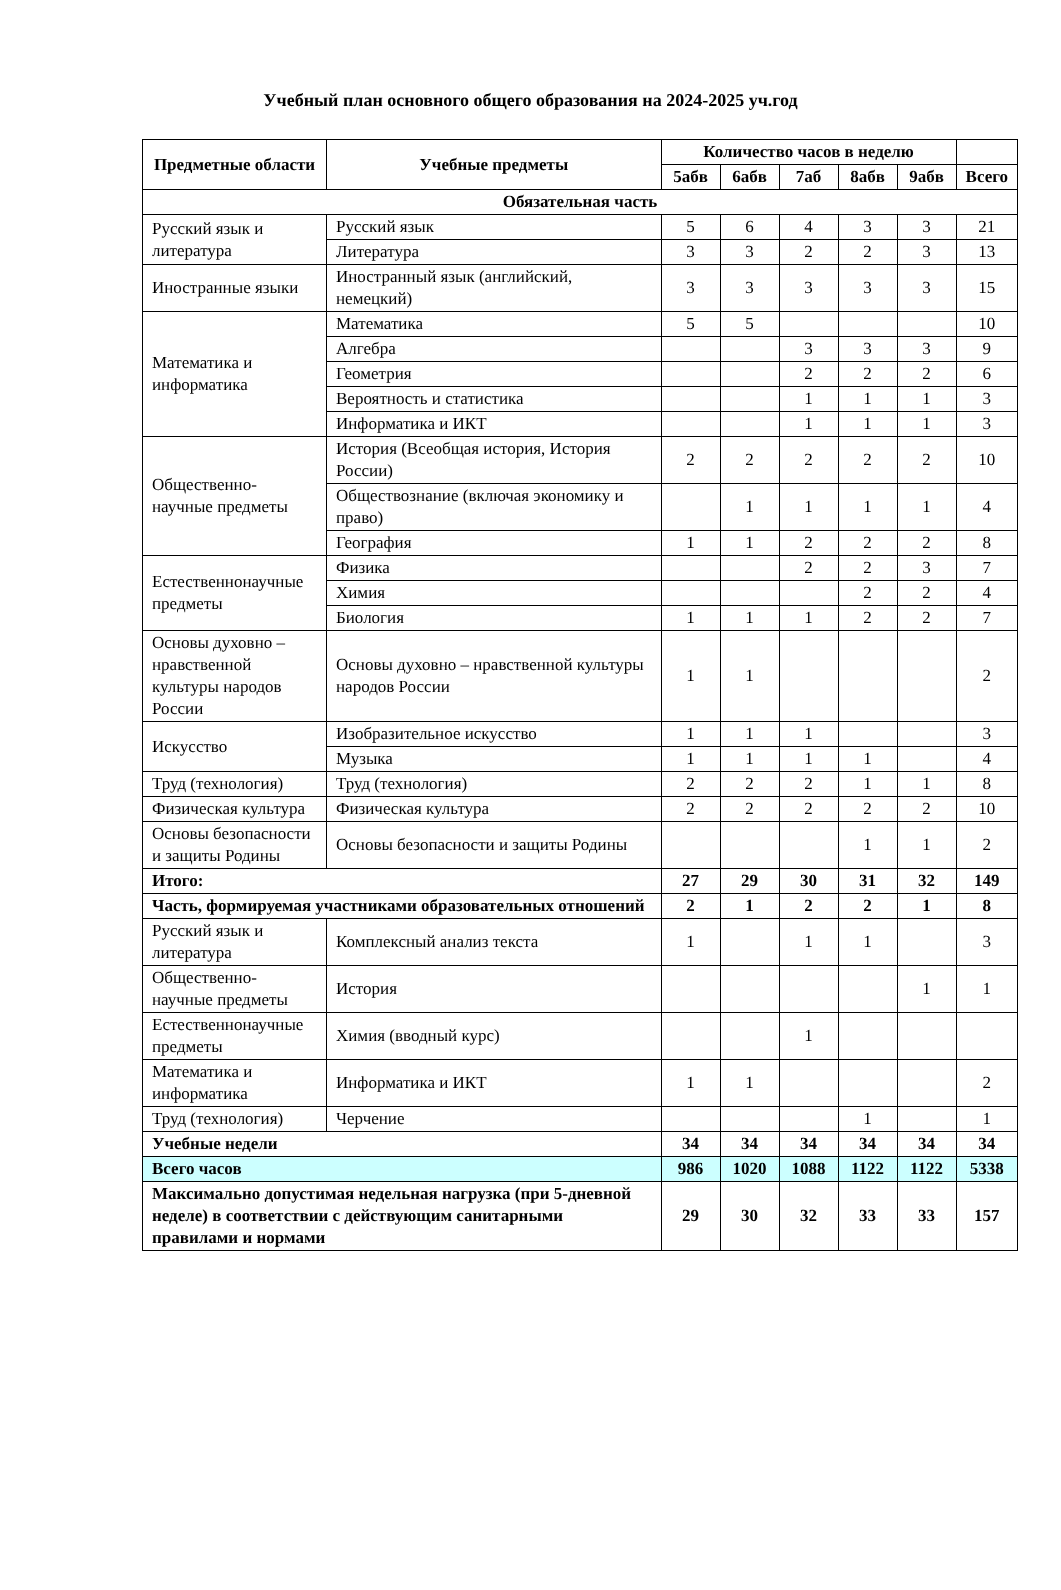Учебный план основного общего образования на 2024-2025 уч.год
| Предметные области | Учебные предметы | Количество часов в неделю | | | | | |
| --- | --- | --- | --- | --- | --- | --- | --- |
| | | 5абв | 6абв | 7аб | 8абв | 9абв | Всего |
| Обязательная часть | | | | | | | |
| Русский язык и литература | Русский язык | 5 | 6 | 4 | 3 | 3 | 21 |
| | Литература | 3 | 3 | 2 | 2 | 3 | 13 |
| Иностранные языки | Иностранный язык (английский, немецкий) | 3 | 3 | 3 | 3 | 3 | 15 |
| Математика и информатика | Математика | 5 | 5 | | | | 10 |
| | Алгебра | | | 3 | 3 | 3 | 9 |
| | Геометрия | | | 2 | 2 | 2 | 6 |
| | Вероятность и статистика | | | 1 | 1 | 1 | 3 |
| | Информатика и ИКТ | | | 1 | 1 | 1 | 3 |
| Общественно-научные предметы | История (Всеобщая история, История России) | 2 | 2 | 2 | 2 | 2 | 10 |
| | Обществознание (включая экономику и право) | | 1 | 1 | 1 | 1 | 4 |
| | География | 1 | 1 | 2 | 2 | 2 | 8 |
| Естественнонаучные предметы | Физика | | | 2 | 2 | 3 | 7 |
| | Химия | | | | 2 | 2 | 4 |
| | Биология | 1 | 1 | 1 | 2 | 2 | 7 |
| Основы духовно – нравственной культуры народов России | Основы духовно – нравственной культуры народов России | 1 | 1 | | | | 2 |
| Искусство | Изобразительное искусство | 1 | 1 | 1 | | | 3 |
| | Музыка | 1 | 1 | 1 | 1 | | 4 |
| Труд (технология) | Труд (технология) | 2 | 2 | 2 | 1 | 1 | 8 |
| Физическая культура | Физическая культура | 2 | 2 | 2 | 2 | 2 | 10 |
| Основы безопасности и защиты Родины | Основы безопасности и защиты Родины | | | | 1 | 1 | 2 |
| Итого: | | 27 | 29 | 30 | 31 | 32 | 149 |
| Часть, формируемая участниками образовательных отношений | | 2 | 1 | 2 | 2 | 1 | 8 |
| Русский язык и литература | Комплексный анализ текста | 1 | | 1 | 1 | | 3 |
| Общественно-научные предметы | История | | | | | 1 | 1 |
| Естественнонаучные предметы | Химия (вводный курс) | | | 1 | | | |
| Математика и информатика | Информатика и ИКТ | 1 | 1 | | | | 2 |
| Труд (технология) | Черчение | | | | 1 | | 1 |
| Учебные недели | | 34 | 34 | 34 | 34 | 34 | 34 |
| Всего часов | | 986 | 1020 | 1088 | 1122 | 1122 | 5338 |
| Максимально допустимая недельная нагрузка (при 5-дневной неделе) в соответствии с действующим санитарными правилами и нормами | | 29 | 30 | 32 | 33 | 33 | 157 |